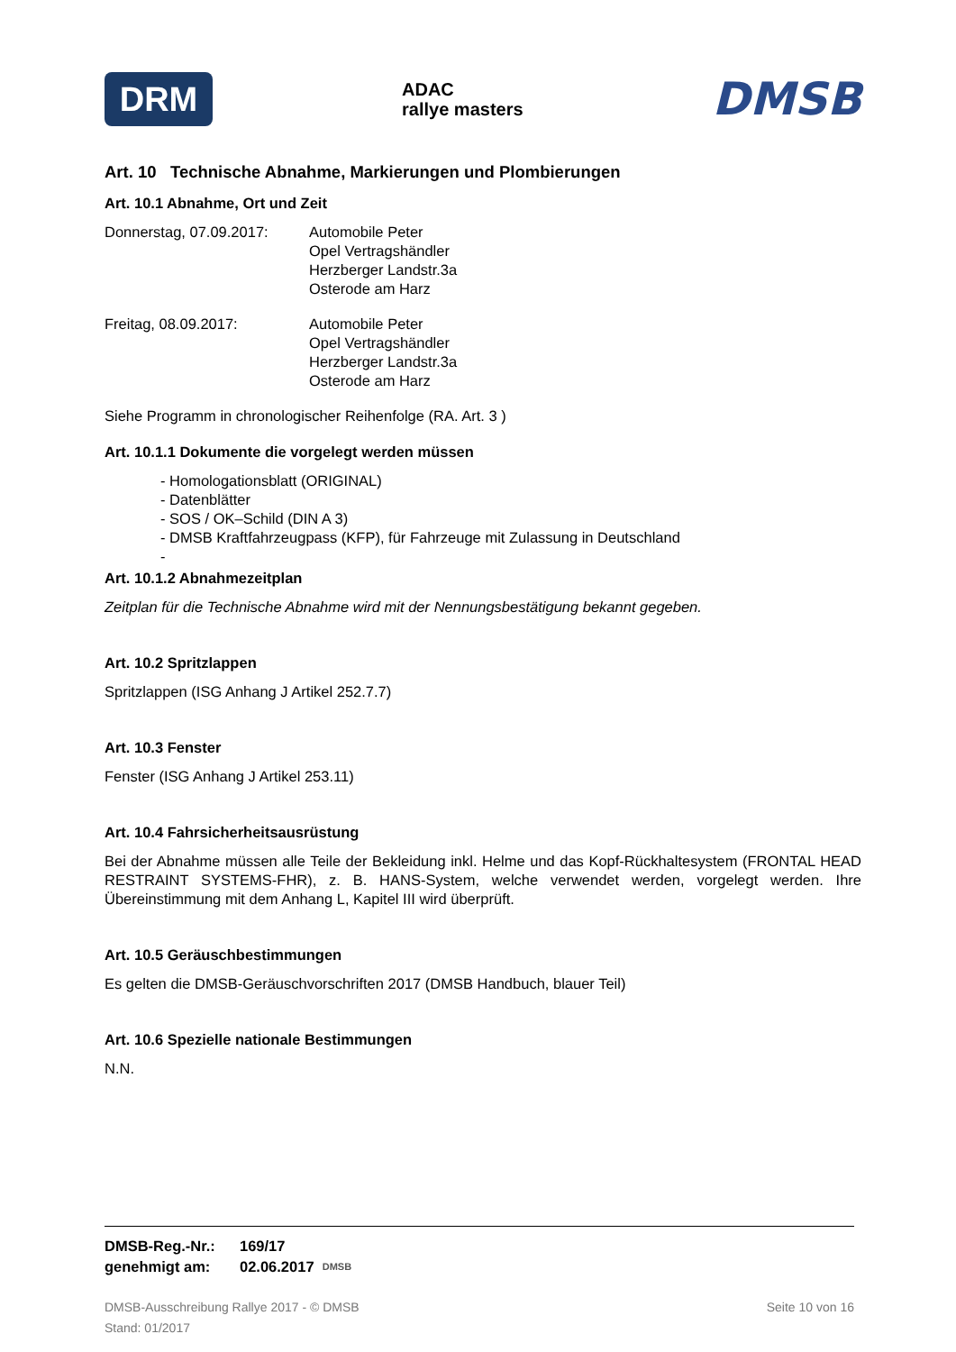DRM
ADAC
rallye masters
DMSB
Art. 10 Technische Abnahme, Markierungen und Plombierungen
Art. 10.1 Abnahme, Ort und Zeit
Donnerstag, 07.09.2017:
Automobile Peter
Opel Vertragshändler
Herzberger Landstr.3a
Osterode am Harz
Freitag, 08.09.2017: Automobile Peter
Opel Vertragshändler
Herzberger Landstr.3a
Osterode am Harz
Siehe Programm in chronologischer Reihenfolge (RA. Art. 3 )
Art. 10.1.1 Dokumente die vorgelegt werden müssen
- Homologationsblatt (ORIGINAL)
- Datenblätter
- SOS / OK–Schild (DIN A 3)
- DMSB Kraftfahrzeugpass (KFP), für Fahrzeuge mit Zulassung in Deutschland
-
Art. 10.1.2 Abnahmezeitplan
Zeitplan für die Technische Abnahme wird mit der Nennungsbestätigung bekannt gegeben.
Art. 10.2 Spritzlappen
Spritzlappen (ISG Anhang J Artikel 252.7.7)
Art. 10.3 Fenster
Fenster (ISG Anhang J Artikel 253.11)
Art. 10.4 Fahrsicherheitsausrüstung
Bei der Abnahme müssen alle Teile der Bekleidung inkl. Helme und das Kopf-Rückhaltesystem (FRONTAL HEAD RESTRAINT SYSTEMS-FHR), z. B. HANS-System, welche verwendet werden, vorgelegt werden. Ihre Übereinstimmung mit dem Anhang L, Kapitel III wird überprüft.
Art. 10.5 Geräuschbestimmungen
Es gelten die DMSB-Geräuschvorschriften 2017 (DMSB Handbuch, blauer Teil)
Art. 10.6 Spezielle nationale Bestimmungen
N.N.
DMSB-Reg.-Nr.: 169/17
genehmigt am: 02.06.2017 DMSB
DMSB-Ausschreibung Rallye 2017 - © DMSB
Stand: 01/2017 Seite 10 von 16